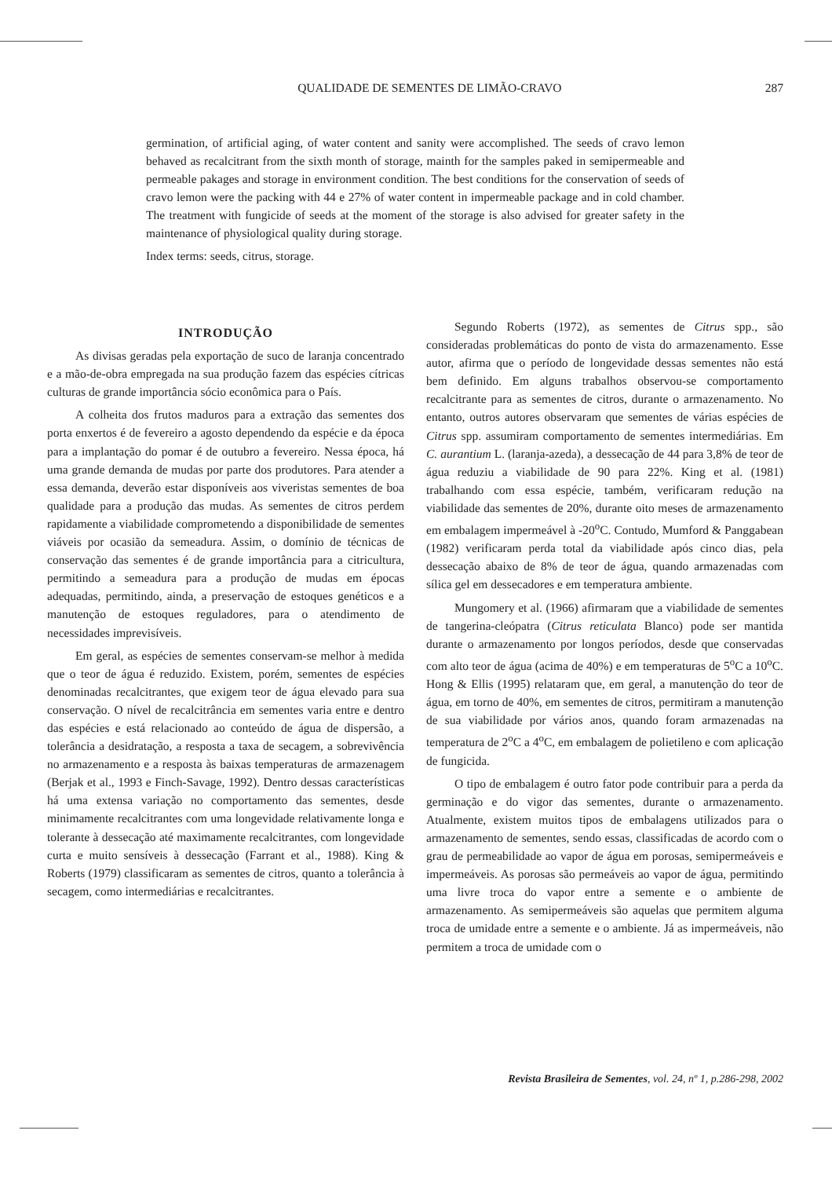QUALIDADE DE SEMENTES DE LIMÃO-CRAVO 287
germination, of artificial aging, of water content and sanity were accomplished. The seeds of cravo lemon behaved as recalcitrant from the sixth month of storage, mainth for the samples paked in semipermeable and permeable pakages and storage in environment condition. The best conditions for the conservation of seeds of cravo lemon were the packing with 44 e 27% of water content in impermeable package and in cold chamber. The treatment with fungicide of seeds at the moment of the storage is also advised for greater safety in the maintenance of physiological quality during storage.
Index terms: seeds, citrus, storage.
INTRODUÇÃO
As divisas geradas pela exportação de suco de laranja concentrado e a mão-de-obra empregada na sua produção fazem das espécies cítricas culturas de grande importância sócio econômica para o País.
A colheita dos frutos maduros para a extração das sementes dos porta enxertos é de fevereiro a agosto dependendo da espécie e da época para a implantação do pomar é de outubro a fevereiro. Nessa época, há uma grande demanda de mudas por parte dos produtores. Para atender a essa demanda, deverão estar disponíveis aos viveristas sementes de boa qualidade para a produção das mudas. As sementes de citros perdem rapidamente a viabilidade comprometendo a disponibilidade de sementes viáveis por ocasião da semeadura. Assim, o domínio de técnicas de conservação das sementes é de grande importância para a citricultura, permitindo a semeadura para a produção de mudas em épocas adequadas, permitindo, ainda, a preservação de estoques genéticos e a manutenção de estoques reguladores, para o atendimento de necessidades imprevisíveis.
Em geral, as espécies de sementes conservam-se melhor à medida que o teor de água é reduzido. Existem, porém, sementes de espécies denominadas recalcitrantes, que exigem teor de água elevado para sua conservação. O nível de recalcitrância em sementes varia entre e dentro das espécies e está relacionado ao conteúdo de água de dispersão, a tolerância a desidratação, a resposta a taxa de secagem, a sobrevivência no armazenamento e a resposta às baixas temperaturas de armazenagem (Berjak et al., 1993 e Finch-Savage, 1992). Dentro dessas características há uma extensa variação no comportamento das sementes, desde minimamente recalcitrantes com uma longevidade relativamente longa e tolerante à dessecação até maximamente recalcitrantes, com longevidade curta e muito sensíveis à dessecação (Farrant et al., 1988). King & Roberts (1979) classificaram as sementes de citros, quanto a tolerância à secagem, como intermediárias e recalcitrantes.
Segundo Roberts (1972), as sementes de Citrus spp., são consideradas problemáticas do ponto de vista do armazenamento. Esse autor, afirma que o período de longevidade dessas sementes não está bem definido. Em alguns trabalhos observou-se comportamento recalcitrante para as sementes de citros, durante o armazenamento. No entanto, outros autores observaram que sementes de várias espécies de Citrus spp. assumiram comportamento de sementes intermediárias. Em C. aurantium L. (laranja-azeda), a dessecação de 44 para 3,8% de teor de água reduziu a viabilidade de 90 para 22%. King et al. (1981) trabalhando com essa espécie, também, verificaram redução na viabilidade das sementes de 20%, durante oito meses de armazenamento em embalagem impermeável à -20<sup>o</sup>C. Contudo, Mumford & Panggabean (1982) verificaram perda total da viabilidade após cinco dias, pela dessecação abaixo de 8% de teor de água, quando armazenadas com sílica gel em dessecadores e em temperatura ambiente.
Mungomery et al. (1966) afirmaram que a viabilidade de sementes de tangerina-cleópatra (Citrus reticulata Blanco) pode ser mantida durante o armazenamento por longos períodos, desde que conservadas com alto teor de água (acima de 40%) e em temperaturas de 5<sup>o</sup>C a 10<sup>o</sup>C. Hong & Ellis (1995) relataram que, em geral, a manutenção do teor de água, em torno de 40%, em sementes de citros, permitiram a manutenção de sua viabilidade por vários anos, quando foram armazenadas na temperatura de 2<sup>o</sup>C a 4<sup>o</sup>C, em embalagem de polietileno e com aplicação de fungicida.
O tipo de embalagem é outro fator pode contribuir para a perda da germinação e do vigor das sementes, durante o armazenamento. Atualmente, existem muitos tipos de embalagens utilizados para o armazenamento de sementes, sendo essas, classificadas de acordo com o grau de permeabilidade ao vapor de água em porosas, semipermeáveis e impermeáveis. As porosas são permeáveis ao vapor de água, permitindo uma livre troca do vapor entre a semente e o ambiente de armazenamento. As semipermeáveis são aquelas que permitem alguma troca de umidade entre a semente e o ambiente. Já as impermeáveis, não permitem a troca de umidade com o
Revista Brasileira de Sementes, vol. 24, nº 1, p.286-298, 2002